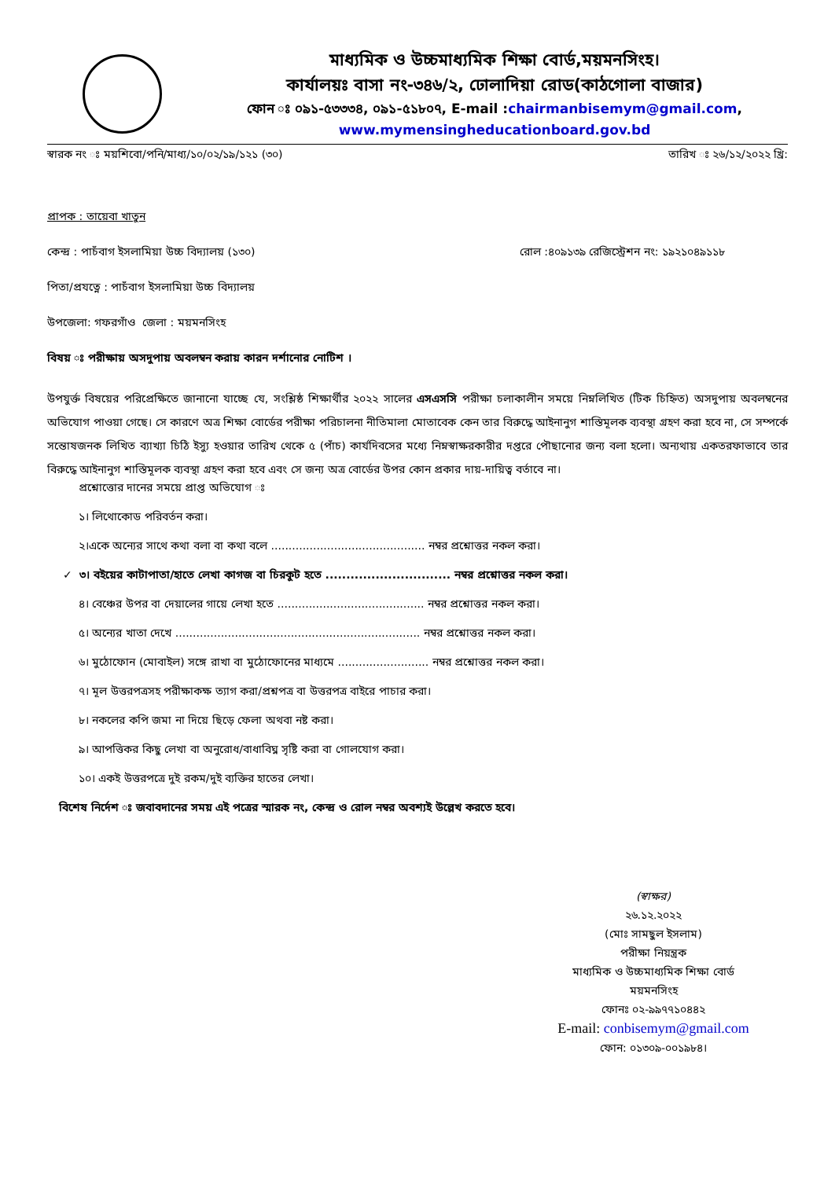মাধ্যমিক ও উচ্চমাধ্যমিক শিক্ষা বোর্ড,ময়মনসিংহ।
কার্যালয়ঃ বাসা নং-৩৪৬/২, ঢোলাদিয়া রোড(কাঠগোলা বাজার)
ফোন ঃ ০৯১-৫৩৩৩৪, ০৯১-৫১৮০৭, E-mail :chairmanbisemym@gmail.com,
www.mymensingheducationboard.gov.bd
স্বারক নং ঃ ময়শিবো/পনি/মাধ্য/১০/০২/১৯/১২১ (৩০) তারিখ ঃ ২৬/১২/২০২২ খ্রি:
প্রাপক : তায়েবা খাতুন
কেন্দ্র : পাচঁবাগ ইসলামিয়া উচ্চ বিদ্যালয় (১৩০) রোল :৪০৯১৩৯ রেজিস্ট্রেশন নং: ১৯২১০৪৯১১৮
পিতা/প্রযত্নে : পাচঁবাগ ইসলামিয়া উচ্চ বিদ্যালয়
উপজেলা: গফরগাঁও জেলা : ময়মনসিংহ
বিষয় ঃ পরীক্ষায় অসদুপায় অবলম্বন করায় কারন দর্শানোর নোটিশ ।
উপযুর্ক্ত বিষয়ের পরিপ্রেক্ষিতে জানানো যাচ্ছে যে, সংশ্লিষ্ঠ শিক্ষার্থীর ২০২২ সালের এসএসসি পরীক্ষা চলাকালীন সময়ে নিম্নলিখিত (টিক চিহ্নিত) অসদুপায় অবলম্বনের অভিযোগ পাওয়া গেছে। সে কারণে অত্র শিক্ষা বোর্ডের পরীক্ষা পরিচালনা নীতিমালা মোতাবেক কেন তার বিরুদ্ধে আইনানুগ শাস্তিমূলক ব্যবস্থা গ্রহণ করা হবে না, সে সম্পর্কে সন্তোষজনক লিখিত ব্যাখ্যা চিঠি ইস্যু হওয়ার তারিখ থেকে ৫ (পাঁচ) কার্যদিবসের মধ্যে নিম্নস্বাক্ষরকারীর দপ্তরে পৌছানোর জন্য বলা হলো। অন্যথায় একতরফাভাবে তার বিরুদ্ধে আইনানুগ শাস্তিমূলক ব্যবস্থা গ্রহণ করা হবে এবং সে জন্য অত্র বোর্ডের উপর কোন প্রকার দায়-দায়িত্ব বর্তাবে না।
প্রশ্নোত্তোর দানের সময়ে প্রাপ্ত অভিযোগ ঃ
১। লিথোকোড পরিবর্তন করা।
২।একে অন্যের সাথে কথা বলা বা কথা বলে ............................................ নম্বর প্রশ্নোত্তর নকল করা।
✓ ৩। বইয়ের কাটাপাতা/হাতে লেখা কাগজ বা চিরকুট হতে .............................. নম্বর প্রশ্নোত্তর নকল করা।
৪। বেঞ্চের উপর বা দেয়ালের গায়ে লেখা হতে .......................................... নম্বর প্রশ্নোত্তর নকল করা।
৫। অন্যের খাতা দেখে ...................................................................... নম্বর প্রশ্নোত্তর নকল করা।
৬। মুঠোফোন (মোবাইল) সঙ্গে রাখা বা মুঠোফোনের মাধ্যমে .......................... নম্বর প্রশ্নোত্তর নকল করা।
৭। মূল উত্তরপত্রসহ পরীক্ষাকক্ষ ত্যাগ করা/প্রশ্নপত্র বা উত্তরপত্র বাইরে পাচার করা।
৮। নকলের কপি জমা না দিয়ে ছিড়ে ফেলা অথবা নষ্ট করা।
৯। আপত্তিকর কিছু লেখা বা অনুরোধ/বাধাবিঘ্ন সৃষ্টি করা বা গোলযোগ করা।
১০। একই উত্তরপত্রে দুই রকম/দুই ব্যক্তির হাতের লেখা।
বিশেষ নির্দেশ ঃ জবাবদানের সময় এই পত্রের স্মারক নং, কেন্দ্র ও রোল নম্বর অবশ্যই উল্লেখ করতে হবে।
(স্বাক্ষর)
২৬.১২.২০২২
(মোঃ সামছুল ইসলাম)
পরীক্ষা নিয়ন্ত্রক
মাধ্যমিক ও উচ্চমাধ্যমিক শিক্ষা বোর্ড
ময়মনসিংহ
ফোনঃ ০২-৯৯৭৭১০৪৪২
E-mail: conbisemym@gmail.com
ফোন: ০১৩০৯-০০১৯৮৪।